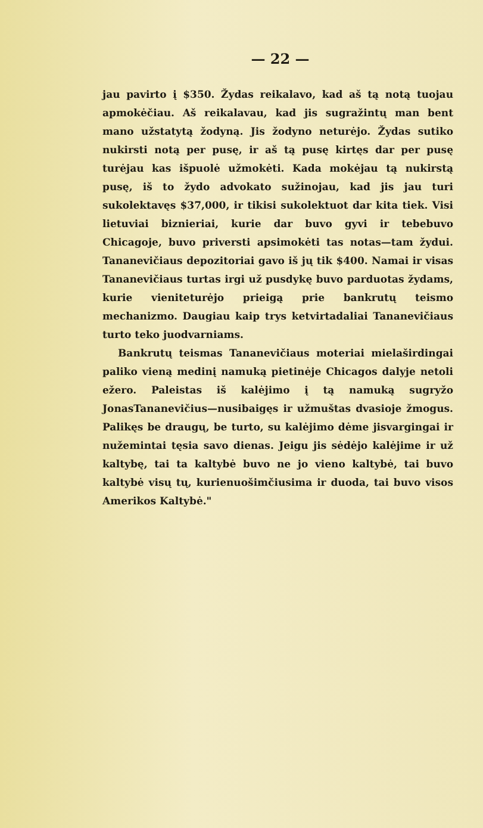— 22 —
jau pavirto į $350. Žydas reikalavo, kad aš tą notą tuojau apmokėčiau. Aš reikalavau, kad jis sugražintų man bent mano užstatytą žodyną. Jis žodyno neturėjo. Žydas sutiko nukirsti notą per pusę, ir aš tą pusę kirtęs dar per pusę turėjau kas išpuolė užmokėti. Kada mokėjau tą nukirstą pusę, iš to žydo advokato sužinojau, kad jis jau turi sukolektavęs $37,000, ir tikisi sukolektuot dar kita tiek. Visi lietuviai biznieriai, kurie dar buvo gyvi ir tebebuvo Chicagoje, buvo priversti apsimokėti tas notas—tam žydui. Tananevičiaus depozitoriai gavo iš jų tik $400. Namai ir visas Tananevičiaus turtas irgi už pusdykę buvo parduotas žydams, kurie vieniteturėjo prieigą prie bankrutų teismo mechanizmo. Daugiau kaip trys ketvirtadaliai Tananevičiaus turto teko juodvarniams.
Bankrutų teismas Tananevičiaus moteriai mielaširdingai paliko vieną medinį namuką pietinėje Chicagos dalyje netoli ežero. Paleistas iš kalėjimo į tą namuką sugryžo JonasTananevičius—nusibaigęs ir užmuštas dvasioje žmogus. Palikęs be draugų, be turto, su kalėjimo dėme jisvargingai ir nužemintai tęsia savo dienas. Jeigu jis sėdėjo kalėjime ir už kaltybę, tai ta kaltybė buvo ne jo vieno kaltybė, tai buvo kaltybė visų tų, kurienuošimčiusima ir duoda, tai buvo visos Amerikos Kaltybė."